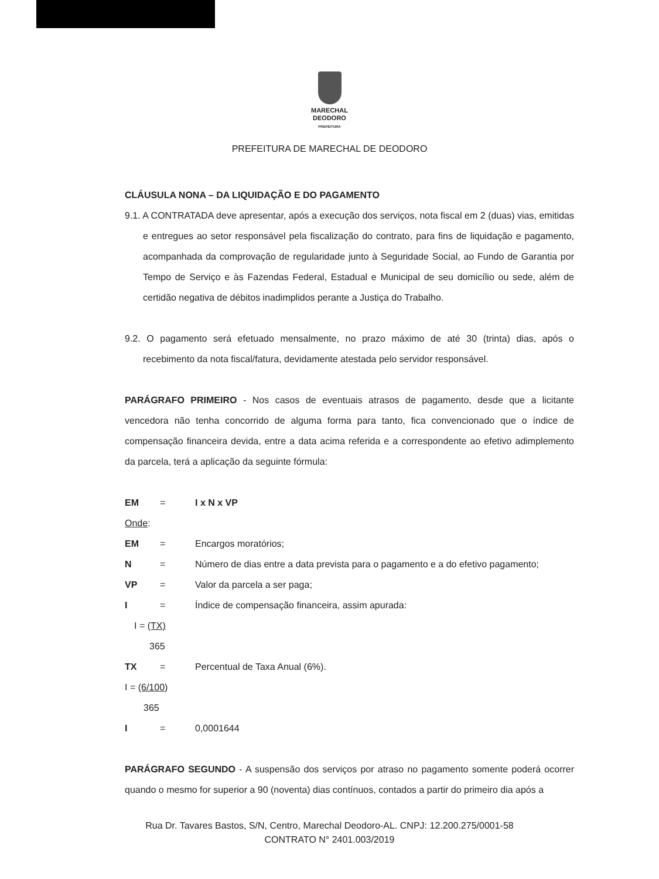MARECHAL
DEODORO
PREFEITURA
PREFEITURA DE MARECHAL DE DEODORO
CLÁUSULA NONA – DA LIQUIDAÇÃO E DO PAGAMENTO
9.1. A CONTRATADA deve apresentar, após a execução dos serviços, nota fiscal em 2 (duas) vias, emitidas e entregues ao setor responsável pela fiscalização do contrato, para fins de liquidação e pagamento, acompanhada da comprovação de regularidade junto à Seguridade Social, ao Fundo de Garantia por Tempo de Serviço e às Fazendas Federal, Estadual e Municipal de seu domicílio ou sede, além de certidão negativa de débitos inadimplidos perante a Justiça do Trabalho.
9.2. O pagamento será efetuado mensalmente, no prazo máximo de até 30 (trinta) dias, após o recebimento da nota fiscal/fatura, devidamente atestada pelo servidor responsável.
PARÁGRAFO PRIMEIRO - Nos casos de eventuais atrasos de pagamento, desde que a licitante vencedora não tenha concorrido de alguma forma para tanto, fica convencionado que o índice de compensação financeira devida, entre a data acima referida e a correspondente ao efetivo adimplemento da parcela, terá a aplicação da seguinte fórmula:
EM = I x N x VP
Onde:
EM = Encargos moratórios;
N = Número de dias entre a data prevista para o pagamento e a do efetivo pagamento;
VP = Valor da parcela a ser paga;
I = Índice de compensação financeira, assim apurada:
I = (TX)
365
TX = Percentual de Taxa Anual (6%).
I = (6/100)
365
I = 0,0001644
PARÁGRAFO SEGUNDO - A suspensão dos serviços por atraso no pagamento somente poderá ocorrer quando o mesmo for superior a 90 (noventa) dias contínuos, contados a partir do primeiro dia após a
Rua Dr. Tavares Bastos, S/N, Centro, Marechal Deodoro-AL. CNPJ: 12.200.275/0001-58
CONTRATO N° 2401.003/2019